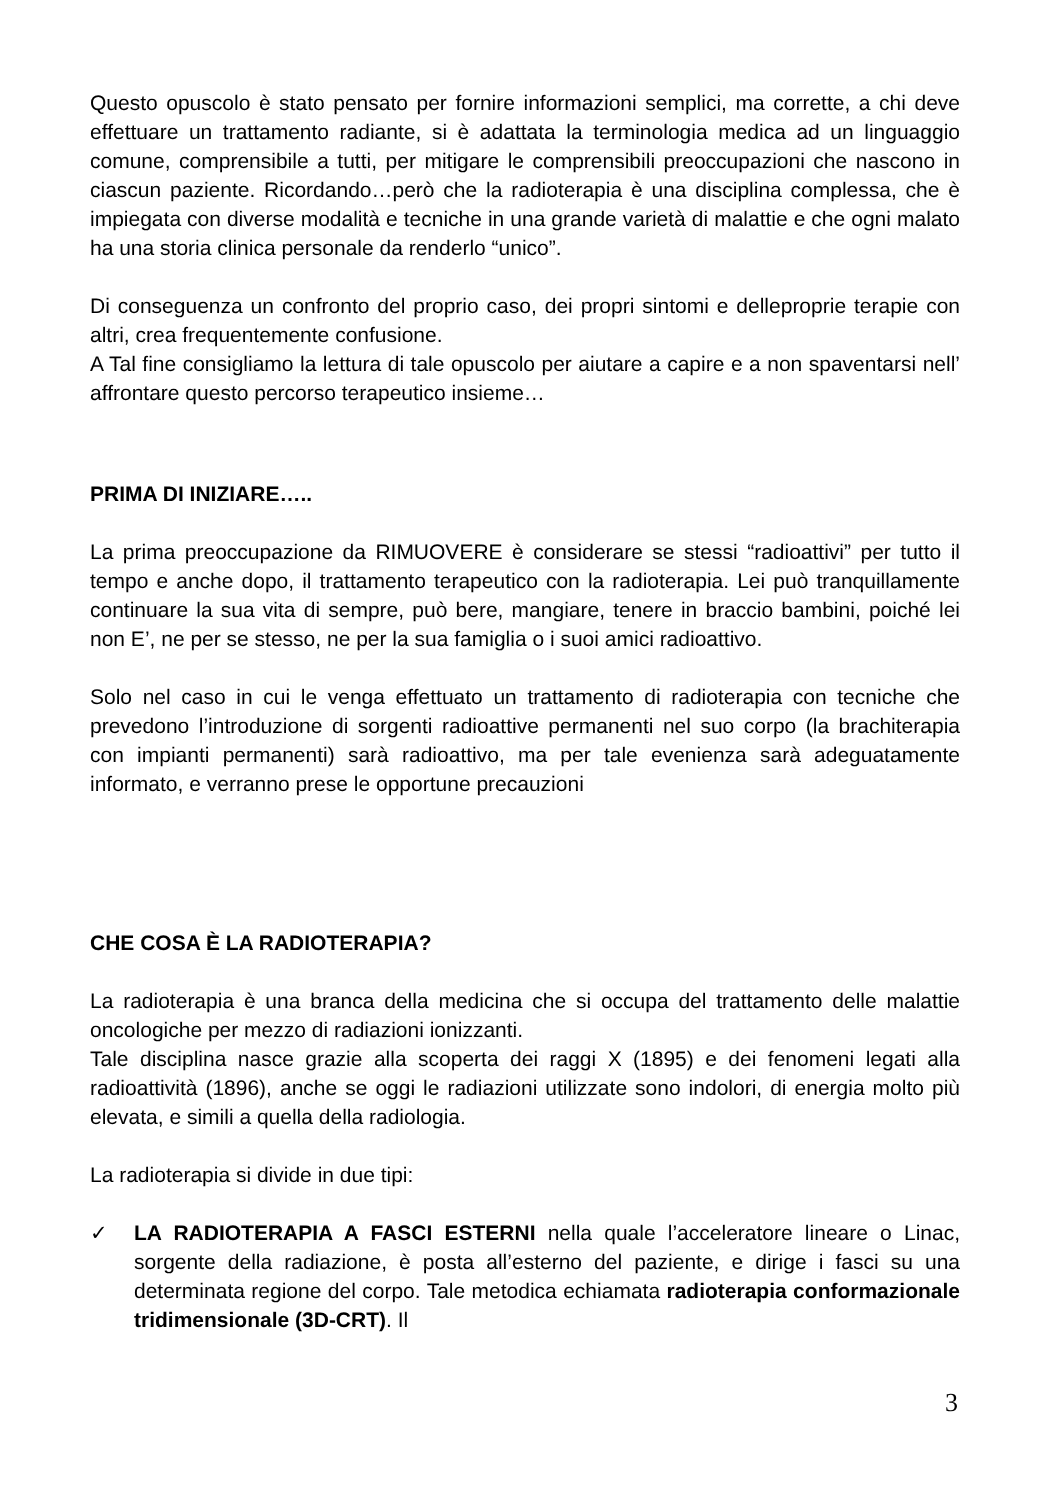Questo opuscolo è stato pensato per fornire informazioni semplici, ma corrette, a chi deve effettuare un trattamento radiante, si è adattata la terminologia medica ad un linguaggio comune, comprensibile a tutti, per mitigare le comprensibili preoccupazioni che nascono in ciascun paziente. Ricordando…però che la radioterapia è una disciplina complessa, che è impiegata con diverse modalità e tecniche in una grande varietà di malattie e che ogni malato ha una storia clinica personale da renderlo “unico”.
Di conseguenza un confronto del proprio caso, dei propri sintomi e delleproprie terapie con altri, crea frequentemente confusione.
A Tal fine consigliamo la lettura di tale opuscolo per aiutare a capire e a non spaventarsi nell’ affrontare questo percorso terapeutico insieme…
PRIMA DI INIZIARE…..
La prima preoccupazione da RIMUOVERE è considerare se stessi “radioattivi” per tutto il tempo e anche dopo, il trattamento terapeutico con la radioterapia. Lei può tranquillamente continuare la sua vita di sempre, può bere, mangiare, tenere in braccio bambini, poiché lei non E’, ne per se stesso, ne per la sua famiglia o i suoi amici radioattivo.
Solo nel caso in cui le venga effettuato un trattamento di radioterapia con tecniche che prevedono l’introduzione di sorgenti radioattive permanenti nel suo corpo (la brachiterapia con impianti permanenti) sarà radioattivo, ma per tale evenienza sarà adeguatamente informato, e verranno prese le opportune precauzioni
CHE COSA È LA RADIOTERAPIA?
La radioterapia è una branca della medicina che si occupa del trattamento delle malattie oncologiche per mezzo di radiazioni ionizzanti.
Tale disciplina nasce grazie alla scoperta dei raggi X (1895) e dei fenomeni legati alla radioattività (1896), anche se oggi le radiazioni utilizzate sono indolori, di energia molto più elevata, e simili a quella della radiologia.
La radioterapia si divide in due tipi:
✓ LA RADIOTERAPIA A FASCI ESTERNI nella quale l’acceleratore lineare o Linac, sorgente della radiazione, è posta all’esterno del paziente, e dirige i fasci su una determinata regione del corpo. Tale metodica echiamata radioterapia conformazionale tridimensionale (3D-CRT). Il
3